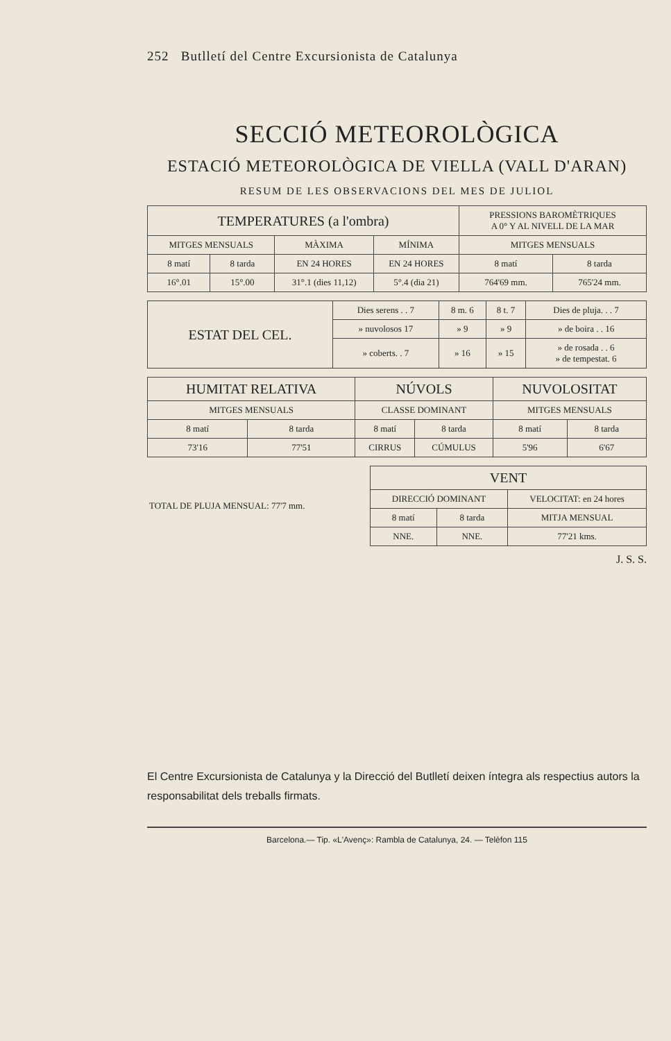252 Butlletí del Centre Excursionista de Catalunya
SECCIÓ METEOROLÒGICA
ESTACIÓ METEOROLÒGICA DE VIELLA (VALL D'ARAN)
RESUM DE LES OBSERVACIONS DEL MES DE JULIOL
| TEMPERATURES (a l'ombra) | | | | PRESSIONS BAROMÈTRIQUES A 0° Y AL NIVELL DE LA MAR | |
| --- | --- | --- | --- | --- | --- |
| MITGES MENSUALS | | MÀXIMA | MÍNIMA | MITGES MENSUALS | |
| 8 matí | 8 tarda | EN 24 HORES | EN 24 HORES | 8 matí | 8 tarda |
| 16°.01 | 15°.00 | 31°.1 (dies 11,12) | 5°.4 (dia 21) | 764'69 mm. | 765'24 mm. |
| ESTAT DEL CEL. | Dies serens . . 7 | 8 m. 6 | 8 t. 7 | Dies de pluja. . . 7 |
| | » nuvolosos 17 | » 9 | » 9 | » de boira . . 16 |
| | » coberts. . 7 | » 16 | » 15 | » de rosada . . 6 » de tempestat. 6 |
| HUMITAT RELATIVA | | NÚVOLS | | NUVOLOSITAT | |
| --- | --- | --- | --- | --- | --- |
| MITGES MENSUALS | | CLASSE DOMINANT | | MITGES MENSUALS | |
| 8 matí | 8 tarda | 8 matí | 8 tarda | 8 matí | 8 tarda |
| 73'16 | 77'51 | CIRRUS | CÚMULUS | 5'96 | 6'67 |
| TOTAL DE PLUJA MENSUAL: 77'7 mm. | VENT | | |
| | DIRECCIÓ DOMINANT | | VELOCITAT: en 24 hores |
| | 8 matí | 8 tarda | MITJA MENSUAL |
| | NNE. | NNE. | 77'21 kms. |
J. S. S.
El Centre Excursionista de Catalunya y la Direcció del Butlletí deixen íntegra als respectius autors la responsabilitat dels treballs firmats.
Barcelona.— Tip. «L'Avenç»: Rambla de Catalunya, 24. — Telèfon 115